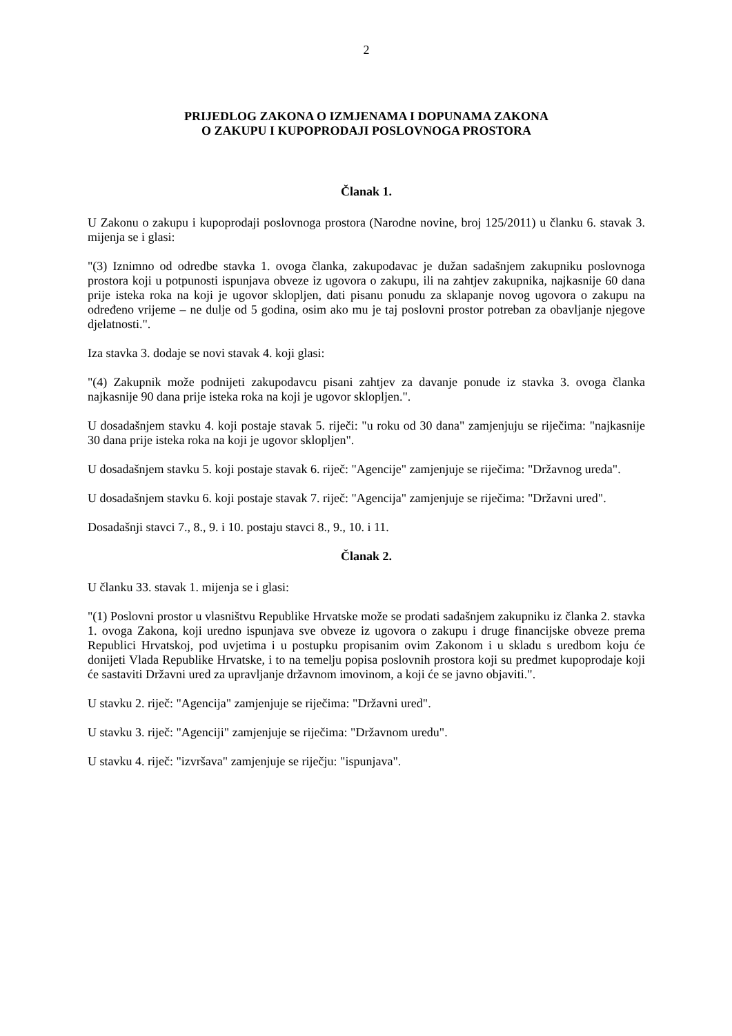2
PRIJEDLOG ZAKONA O IZMJENAMA I DOPUNAMA ZAKONA
O ZAKUPU I KUPOPRODAJI POSLOVNOGA PROSTORA
Članak 1.
U Zakonu o zakupu i kupoprodaji poslovnoga prostora (Narodne novine, broj 125/2011) u članku 6. stavak 3. mijenja se i glasi:
"(3) Iznimno od odredbe stavka 1. ovoga članka, zakupodavac je dužan sadašnjem zakupniku poslovnoga prostora koji u potpunosti ispunjava obveze iz ugovora o zakupu, ili na zahtjev zakupnika, najkasnije 60 dana prije isteka roka na koji je ugovor sklopljen, dati pisanu ponudu za sklapanje novog ugovora o zakupu na određeno vrijeme – ne dulje od 5 godina, osim ako mu je taj poslovni prostor potreban za obavljanje njegove djelatnosti.".
Iza stavka 3. dodaje se novi stavak 4. koji glasi:
"(4) Zakupnik može podnijeti zakupodavcu pisani zahtjev za davanje ponude iz stavka 3. ovoga članka najkasnije 90 dana prije isteka roka na koji je ugovor sklopljen.".
U dosadašnjem stavku 4. koji postaje stavak 5. riječi: "u roku od 30 dana" zamjenjuju se riječima: "najkasnije 30 dana prije isteka roka na koji je ugovor sklopljen".
U dosadašnjem stavku 5. koji postaje stavak 6. riječ: "Agencije" zamjenjuje se riječima: "Državnog ureda".
U dosadašnjem stavku 6. koji postaje stavak 7. riječ: "Agencija" zamjenjuje se riječima: "Državni ured".
Dosadašnji stavci 7., 8., 9. i 10. postaju stavci 8., 9., 10. i 11.
Članak 2.
U članku 33. stavak 1. mijenja se i glasi:
"(1) Poslovni prostor u vlasništvu Republike Hrvatske može se prodati sadašnjem zakupniku iz članka 2. stavka 1. ovoga Zakona, koji uredno ispunjava sve obveze iz ugovora o zakupu i druge financijske obveze prema Republici Hrvatskoj, pod uvjetima i u postupku propisanim ovim Zakonom i u skladu s uredbom koju će donijeti Vlada Republike Hrvatske, i to na temelju popisa poslovnih prostora koji su predmet kupoprodaje koji će sastaviti Državni ured za upravljanje državnom imovinom, a koji će se javno objaviti.".
U stavku 2. riječ: "Agencija" zamjenjuje se riječima: "Državni ured".
U stavku 3. riječ: "Agenciji" zamjenjuje se riječima: "Državnom uredu".
U stavku 4. riječ: "izvršava" zamjenjuje se riječju: "ispunjava".